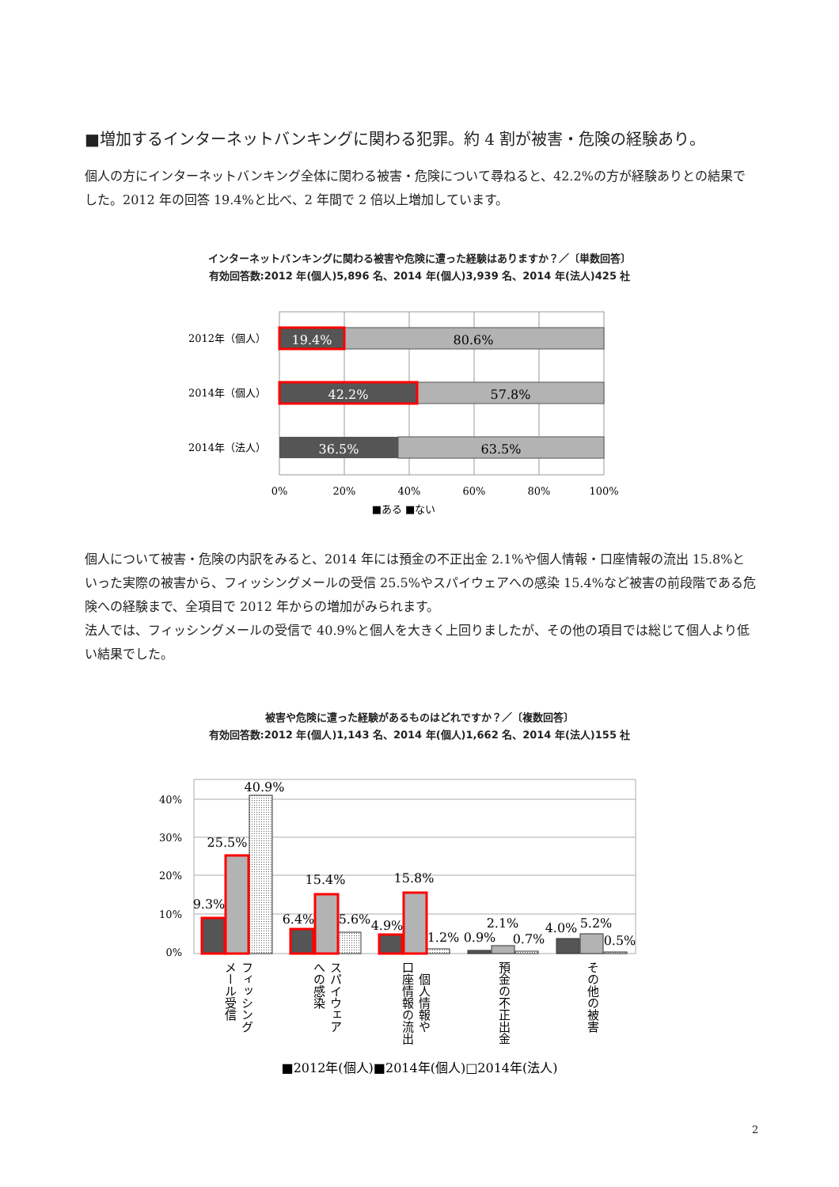■増加するインターネットバンキングに関わる犯罪。約 4 割が被害・危険の経験あり。
個人の方にインターネットバンキング全体に関わる被害・危険について尋ねると、42.2%の方が経験ありとの結果でした。2012 年の回答 19.4%と比べ、2 年間で 2 倍以上増加しています。
インターネットバンキングに関わる被害や危険に遭った経験はありますか？／〔単数回答〕
有効回答数:2012 年(個人)5,896 名、2014 年(個人)3,939 名、2014 年(法人)425 社
19.4%
80.6%
42.2%
57.8%
36.5%
63.5%
2012年（個人）
2014年（個人）
2014年（法人）
0%
20%
40%
60%
80%
100%
■ある ■ない
個人について被害・危険の内訳をみると、2014 年には預金の不正出金 2.1%や個人情報・口座情報の流出 15.8%といった実際の被害から、フィッシングメールの受信 25.5%やスパイウェアへの感染 15.4%など被害の前段階である危険への経験まで、全項目で 2012 年からの増加がみられます。
法人では、フィッシングメールの受信で 40.9%と個人を大きく上回りましたが、その他の項目では総じて個人より低い結果でした。
被害や危険に遭った経験があるものはどれですか？／〔複数回答〕
有効回答数:2012 年(個人)1,143 名、2014 年(個人)1,662 名、2014 年(法人)155 社
40%
30%
20%
10%
0%
9.3%
25.5%
40.9%
6.4%
15.4%
5.6%
4.9%
15.8%
1.2%
0.9%
2.1%
0.7%
4.0%
5.2%
0.5%
フィッシング
メール受信
スパイウェア
への感染
個人情報や
口座情報の流出
預金の不正出金
その他の被害
■2012年(個人)■2014年(個人)□2014年(法人)
2